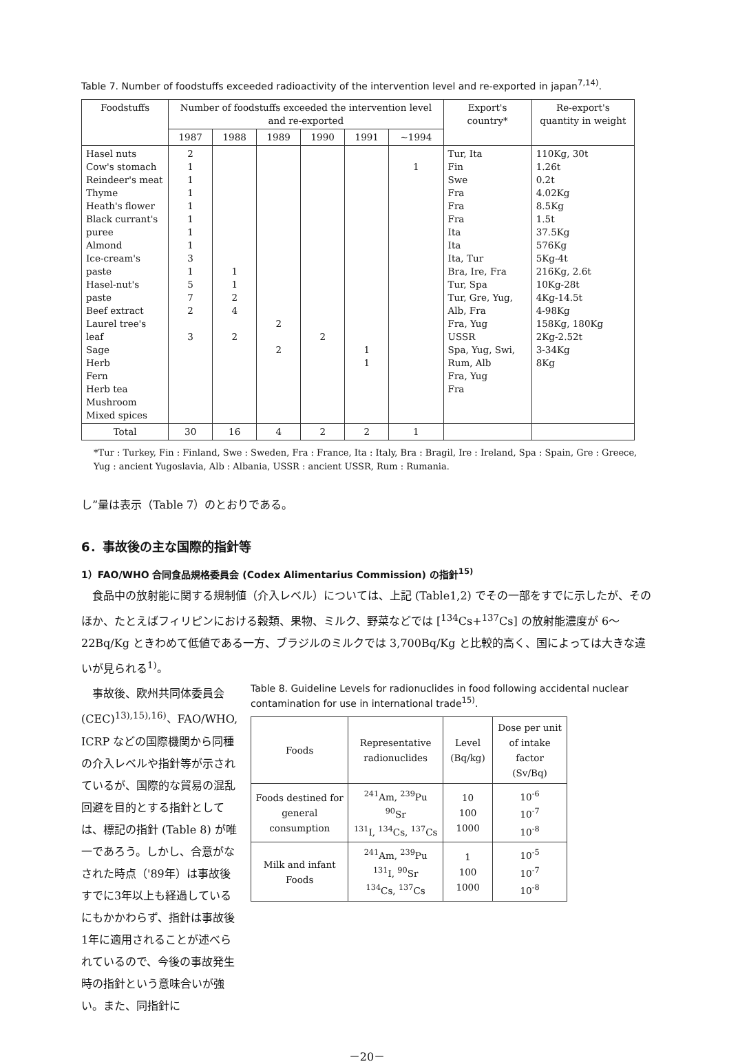Table 7. Number of foodstuffs exceeded radioactivity of the intervention level and re-exported in japan<sup>7,14)</sup>.
| Foodstuffs | Number of foodstuffs exceeded the intervention level and re-exported | | | | | | Export's country* | Re-export's quantity in weight |
| --- | --- | --- | --- | --- | --- | --- | --- | --- |
| | 1987 | 1988 | 1989 | 1990 | 1991 | ~1994 | | |
| Hasel nuts Cow's stomach Reindeer's meat Thyme Heath's flower Black currant's puree Almond Ice-cream's paste Hasel-nut's paste Beef extract Laurel tree's leaf Sage Herb Fern Herb tea Mushroom Mixed spices | 2 1 1 1 1 1 1 1 3 1 5 7 2 3 | 1 1 2 4 2 | 2 2 | 2 | 1 1 | 1 | Tur, Ita Fin Swe Fra Fra Fra Ita Ita Ita, Tur Bra, Ire, Fra Tur, Spa Tur, Gre, Yug, Alb, Fra Fra, Yug USSR Spa, Yug, Swi, Rum, Alb Fra, Yug Fra | 110Kg, 30t 1.26t 0.2t 4.02Kg 8.5Kg 1.5t 37.5Kg 576Kg 5Kg-4t 216Kg, 2.6t 10Kg-28t 4Kg-14.5t 4-98Kg 158Kg, 180Kg 2Kg-2.52t 3-34Kg 8Kg |
| Total | 30 | 16 | 4 | 2 | 2 | 1 | | |
*Tur : Turkey, Fin : Finland, Swe : Sweden, Fra : France, Ita : Italy, Bra : Bragil, Ire : Ireland, Spa : Spain, Gre : Greece, Yug : ancient Yugoslavia, Alb : Albania, USSR : ancient USSR, Rum : Rumania.
し”量は表示（Table 7）のとおりである。
6．事故後の主な国際的指針等
1）FAO/WHO 合同食品規格委員会 (Codex Alimentarius Commission) の指針<sup>15)</sup>
　食品中の放射能に関する規制値（介入レベル）については、上記 (Table1,2) でその一部をすでに示したが、そのほか、たとえばフィリピンにおける穀類、果物、ミルク、野菜などでは [<sup>134</sup>Cs+<sup>137</sup>Cs] の放射能濃度が 6～22Bq/Kg ときわめて低値である一方、ブラジルのミルクでは 3,700Bq/Kg と比較的高く、国によっては大きな違いが見られる<sup>1)</sup>。
　事故後、欧州共同体委員会 (CEC)<sup>13),15),16)</sup>、FAO/WHO, ICRP などの国際機関から同種の介入レベルや指針等が示されているが、国際的な貿易の混乱回避を目的とする指針としては、標記の指針 (Table 8) が唯一であろう。しかし、合意がなされた時点（'89年）は事故後すでに3年以上も経過しているにもかかわらず、指針は事故後1年に適用されることが述べられているので、今後の事故発生時の指針という意味合いが強い。また、同指針に
Table 8. Guideline Levels for radionuclides in food following accidental nuclear contamination for use in international trade<sup>15)</sup>.
| Foods | Representative radionuclides | Level (Bq/kg) | Dose per unit of intake factor (Sv/Bq) |
| --- | --- | --- | --- |
| Foods destined for general consumption | <sup>241</sup>Am, <sup>239</sup>Pu <sup>90</sup>Sr <sup>131</sup>I, <sup>134</sup>Cs, <sup>137</sup>Cs | 10 100 1000 | 10<sup>-6</sup> 10<sup>-7</sup> 10<sup>-8</sup> |
| Milk and infant Foods | <sup>241</sup>Am, <sup>239</sup>Pu <sup>131</sup>I, <sup>90</sup>Sr <sup>134</sup>Cs, <sup>137</sup>Cs | 1 100 1000 | 10<sup>-5</sup> 10<sup>-7</sup> 10<sup>-8</sup> |
－20－